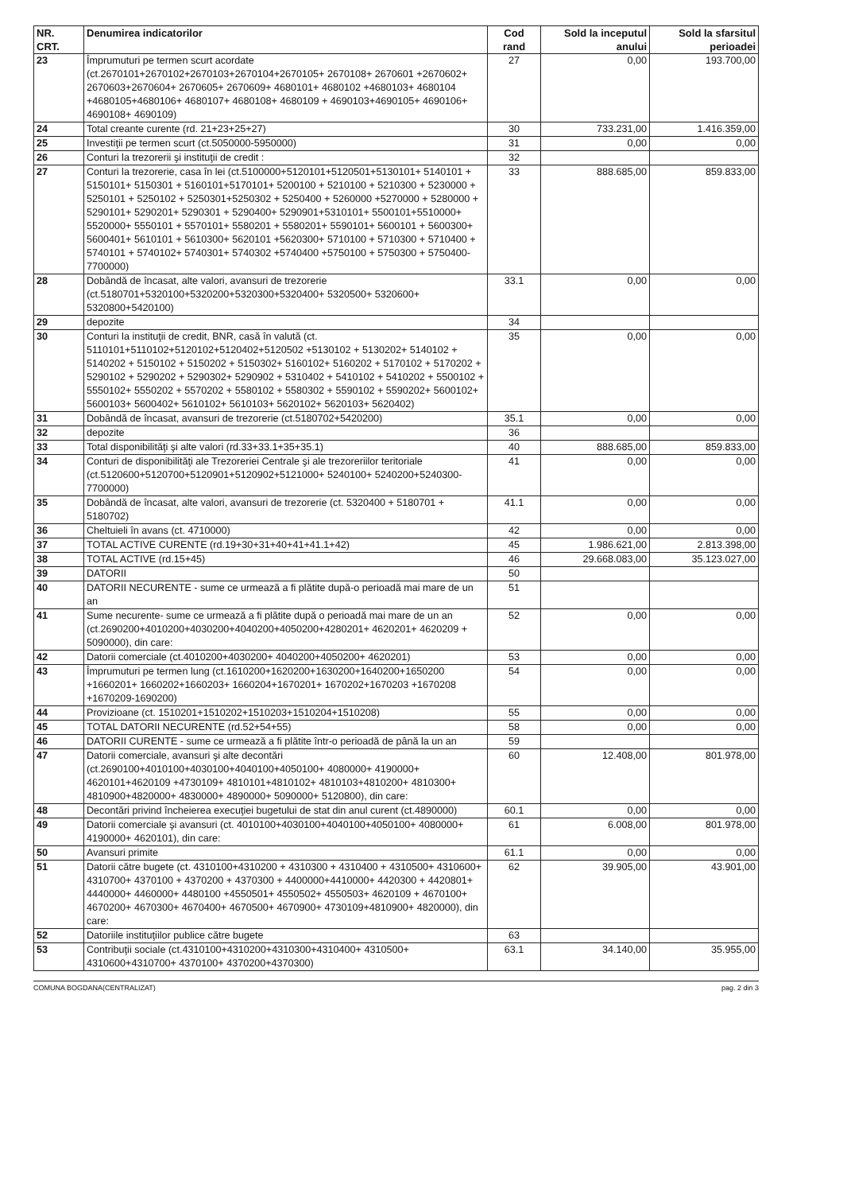| NR. CRT. | Denumirea indicatorilor | Cod rand | Sold la inceputul anului | Sold la sfarsitul perioadei |
| --- | --- | --- | --- | --- |
| 23 | Împrumuturi pe termen scurt acordate (ct.2670101+2670102+2670103+2670104+2670105+ 2670108+ 2670601 +2670602+ 2670603+2670604+ 2670605+ 2670609+ 4680101+ 4680102 +4680103+ 4680104 +4680105+4680106+ 4680107+ 4680108+ 4680109 + 4690103+4690105+ 4690106+ 4690108+ 4690109) | 27 | 0,00 | 193.700,00 |
| 24 | Total creante curente (rd. 21+23+25+27) | 30 | 733.231,00 | 1.416.359,00 |
| 25 | Investiţii pe termen scurt (ct.5050000-5950000) | 31 | 0,00 | 0,00 |
| 26 | Conturi la trezorerii şi instituţii de credit : | 32 | | |
| 27 | Conturi la trezorerie, casa în lei (ct.5100000+5120101+5120501+5130101+ 5140101 + 5150101+ 5150301 + 5160101+5170101+ 5200100 + 5210100 + 5210300 + 5230000 + 5250101 + 5250102 + 5250301+5250302 + 5250400 + 5260000 +5270000 + 5280000 + 5290101+ 5290201+ 5290301 + 5290400+ 5290901+5310101+ 5500101+5510000+ 5520000+ 5550101 + 5570101+ 5580201 + 5580201+ 5590101+ 5600101 + 5600300+ 5600401+ 5610101 + 5610300+ 5620101 +5620300+ 5710100 + 5710300 + 5710400 + 5740101 + 5740102+ 5740301+ 5740302 +5740400 +5750100 + 5750300 + 5750400-7700000) | 33 | 888.685,00 | 859.833,00 |
| 28 | Dobândă de încasat, alte valori, avansuri de trezorerie (ct.5180701+5320100+5320200+5320300+5320400+ 5320500+ 5320600+ 5320800+5420100) | 33.1 | 0,00 | 0,00 |
| 29 | depozite | 34 | | |
| 30 | Conturi la instituţii de credit, BNR, casă în valută (ct. 5110101+5110102+5120102+5120402+5120502 +5130102 + 5130202+ 5140102 + 5140202 + 5150102 + 5150202 + 5150302+ 5160102+ 5160202 + 5170102 + 5170202 + 5290102 + 5290202 + 5290302+ 5290902 + 5310402 + 5410102 + 5410202 + 5500102 + 5550102+ 5550202 + 5570202 + 5580102 + 5580302 + 5590102 + 5590202+ 5600102+ 5600103+ 5600402+ 5610102+ 5610103+ 5620102+ 5620103+ 5620402) | 35 | 0,00 | 0,00 |
| 31 | Dobândă de încasat, avansuri de trezorerie (ct.5180702+5420200) | 35.1 | 0,00 | 0,00 |
| 32 | depozite | 36 | | |
| 33 | Total disponibilităţi şi alte valori (rd.33+33.1+35+35.1) | 40 | 888.685,00 | 859.833,00 |
| 34 | Conturi de disponibilităţi ale Trezoreriei Centrale şi ale trezoreriilor teritoriale (ct.5120600+5120700+5120901+5120902+5121000+ 5240100+ 5240200+5240300-7700000) | 41 | 0,00 | 0,00 |
| 35 | Dobândă de încasat, alte valori, avansuri de trezorerie (ct. 5320400 + 5180701 + 5180702) | 41.1 | 0,00 | 0,00 |
| 36 | Cheltuieli în avans (ct. 4710000) | 42 | 0,00 | 0,00 |
| 37 | TOTAL ACTIVE CURENTE (rd.19+30+31+40+41+41.1+42) | 45 | 1.986.621,00 | 2.813.398,00 |
| 38 | TOTAL ACTIVE (rd.15+45) | 46 | 29.668.083,00 | 35.123.027,00 |
| 39 | DATORII | 50 | | |
| 40 | DATORII NECURENTE - sume ce urmează a fi plătite după-o perioadă mai mare de un an | 51 | | |
| 41 | Sume necurente- sume ce urmează a fi plătite după o perioadă mai mare de un an (ct.2690200+4010200+4030200+4040200+4050200+4280201+ 4620201+ 4620209 + 5090000), din care: | 52 | 0,00 | 0,00 |
| 42 | Datorii comerciale (ct.4010200+4030200+ 4040200+4050200+ 4620201) | 53 | 0,00 | 0,00 |
| 43 | Împrumuturi pe termen lung (ct.1610200+1620200+1630200+1640200+1650200 +1660201+ 1660202+1660203+ 1660204+1670201+ 1670202+1670203 +1670208 +1670209-1690200) | 54 | 0,00 | 0,00 |
| 44 | Provizioane (ct. 1510201+1510202+1510203+1510204+1510208) | 55 | 0,00 | 0,00 |
| 45 | TOTAL DATORII NECURENTE (rd.52+54+55) | 58 | 0,00 | 0,00 |
| 46 | DATORII CURENTE - sume ce urmează a fi plătite într-o perioadă de până la un an | 59 | | |
| 47 | Datorii comerciale, avansuri şi alte decontări (ct.2690100+4010100+4030100+4040100+4050100+ 4080000+ 4190000+ 4620101+4620109 +4730109+ 4810101+4810102+ 4810103+4810200+ 4810300+ 4810900+4820000+ 4830000+ 4890000+ 5090000+ 5120800), din care: | 60 | 12.408,00 | 801.978,00 |
| 48 | Decontări privind încheierea execuţiei bugetului de stat din anul curent (ct.4890000) | 60.1 | 0,00 | 0,00 |
| 49 | Datorii comerciale şi avansuri (ct. 4010100+4030100+4040100+4050100+ 4080000+ 4190000+ 4620101), din care: | 61 | 6.008,00 | 801.978,00 |
| 50 | Avansuri primite | 61.1 | 0,00 | 0,00 |
| 51 | Datorii către bugete (ct. 4310100+4310200 + 4310300 + 4310400 + 4310500+ 4310600+ 4310700+ 4370100 + 4370200 + 4370300 + 4400000+4410000+ 4420300 + 4420801+ 4440000+ 4460000+ 4480100 +4550501+ 4550502+ 4550503+ 4620109 + 4670100+ 4670200+ 4670300+ 4670400+ 4670500+ 4670900+ 4730109+4810900+ 4820000), din care: | 62 | 39.905,00 | 43.901,00 |
| 52 | Datoriile instituţiilor publice către bugete | 63 | | |
| 53 | Contribuţii sociale (ct.4310100+4310200+4310300+4310400+ 4310500+ 4310600+4310700+ 4370100+ 4370200+4370300) | 63.1 | 34.140,00 | 35.955,00 |
COMUNA BOGDANA(CENTRALIZAT) pag. 2 din 3